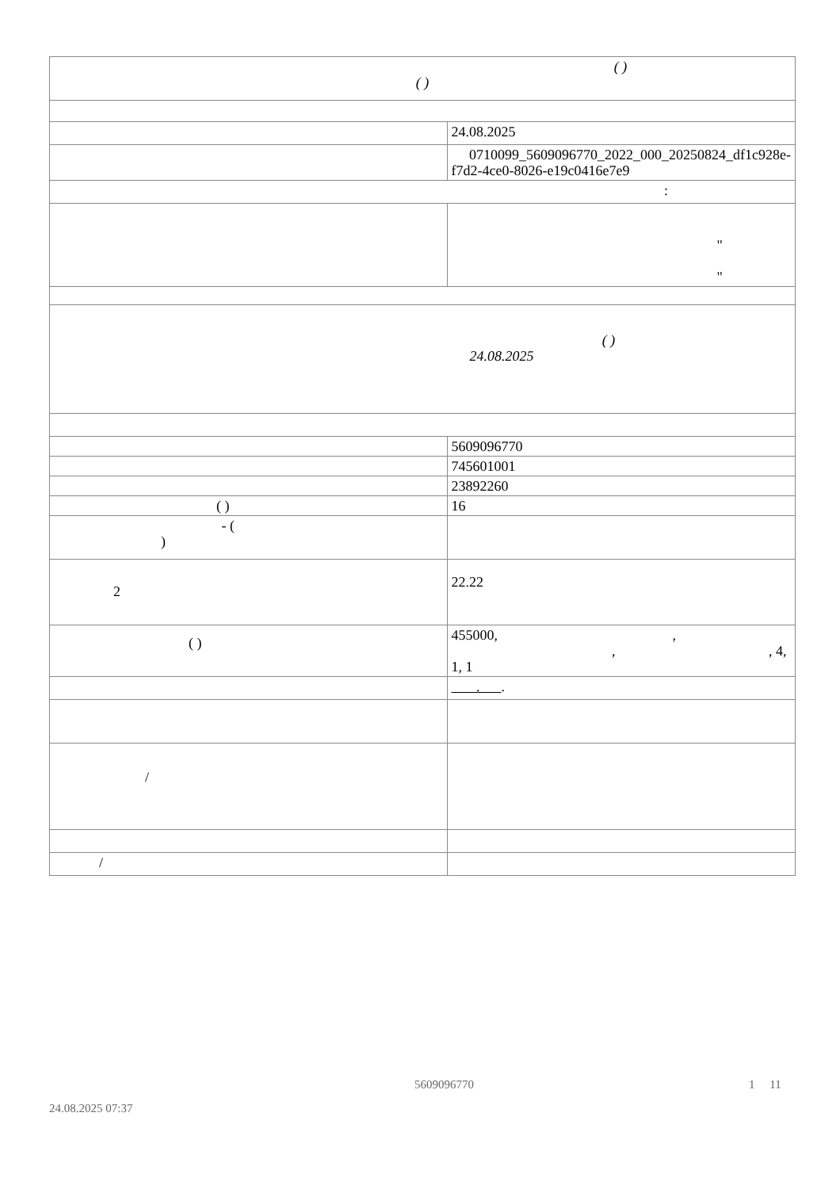| ( ) ( ) | |
| | 24.08.2025 |
| | 0710099_5609096770_2022_000_20250824_df1c928e-f7d2-4ce0-8026-e19c0416e7e9 |
| : | |
| | " " |
| ( ) 24.08.2025 | |
| | 5609096770 |
| | 745601001 |
| | 23892260 |
| ( ) | 16 |
| - ( ) | |
| 2 | 22.22 |
| ( ) | 455000, , , , 4, 1, 1 |
| | . . |
| / | |
| / | |
5609096770 1 11
24.08.2025 07:37